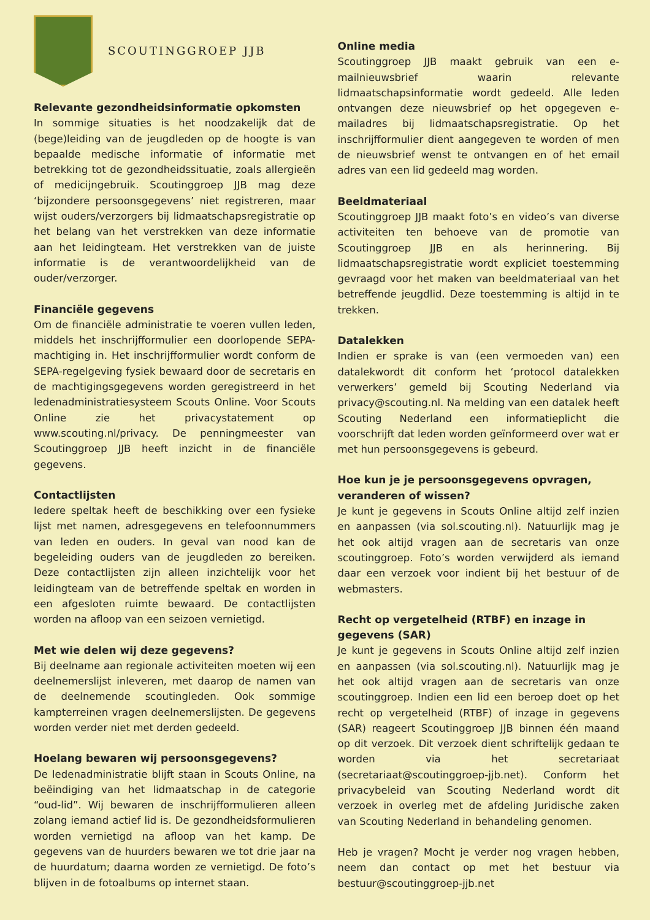SCOUTINGGROEP JJB
Relevante gezondheidsinformatie opkomsten
In sommige situaties is het noodzakelijk dat de (bege)leiding van de jeugdleden op de hoogte is van bepaalde medische informatie of informatie met betrekking tot de gezondheidssituatie, zoals allergieën of medicijngebruik. Scoutinggroep JJB mag deze ‘bijzondere persoonsgegevens’ niet registreren, maar wijst ouders/verzorgers bij lidmaatschapsregistratie op het belang van het verstrekken van deze informatie aan het leidingteam. Het verstrekken van de juiste informatie is de verantwoordelijkheid van de ouder/verzorger.
Financiële gegevens
Om de financiële administratie te voeren vullen leden, middels het inschrijfformulier een doorlopende SEPA-machtiging in. Het inschrijfformulier wordt conform de SEPA-regelgeving fysiek bewaard door de secretaris en de machtigingsgegevens worden geregistreerd in het ledenadministratiesysteem Scouts Online. Voor Scouts Online zie het privacystatement op www.scouting.nl/privacy. De penningmeester van Scoutinggroep JJB heeft inzicht in de financiële gegevens.
Contactlijsten
Iedere speltak heeft de beschikking over een fysieke lijst met namen, adresgegevens en telefoonnummers van leden en ouders. In geval van nood kan de begeleiding ouders van de jeugdleden zo bereiken. Deze contactlijsten zijn alleen inzichtelijk voor het leidingteam van de betreffende speltak en worden in een afgesloten ruimte bewaard. De contactlijsten worden na afloop van een seizoen vernietigd.
Met wie delen wij deze gegevens?
Bij deelname aan regionale activiteiten moeten wij een deelnemerslijst inleveren, met daarop de namen van de deelnemende scoutingleden. Ook sommige kampterreinen vragen deelnemerslijsten. De gegevens worden verder niet met derden gedeeld.
Hoelang bewaren wij persoonsgegevens?
De ledenadministratie blijft staan in Scouts Online, na beëindiging van het lidmaatschap in de categorie “oud-lid”. Wij bewaren de inschrijfformulieren alleen zolang iemand actief lid is. De gezondheidsformulieren worden vernietigd na afloop van het kamp. De gegevens van de huurders bewaren we tot drie jaar na de huurdatum; daarna worden ze vernietigd. De foto’s blijven in de fotoalbums op internet staan.
Online media
Scoutinggroep JJB maakt gebruik van een e-mailnieuwsbrief waarin relevante lidmaatschapsinformatie wordt gedeeld. Alle leden ontvangen deze nieuwsbrief op het opgegeven e-mailadres bij lidmaatschapsregistratie. Op het inschrijfformulier dient aangegeven te worden of men de nieuwsbrief wenst te ontvangen en of het email adres van een lid gedeeld mag worden.
Beeldmateriaal
Scoutinggroep JJB maakt foto’s en video’s van diverse activiteiten ten behoeve van de promotie van Scoutinggroep JJB en als herinnering. Bij lidmaatschapsregistratie wordt expliciet toestemming gevraagd voor het maken van beeldmateriaal van het betreffende jeugdlid. Deze toestemming is altijd in te trekken.
Datalekken
Indien er sprake is van (een vermoeden van) een datalekwordt dit conform het ‘protocol datalekken verwerkers’ gemeld bij Scouting Nederland via privacy@scouting.nl. Na melding van een datalek heeft Scouting Nederland een informatieplicht die voorschrijft dat leden worden geïnformeerd over wat er met hun persoonsgegevens is gebeurd.
Hoe kun je je persoonsgegevens opvragen, veranderen of wissen?
Je kunt je gegevens in Scouts Online altijd zelf inzien en aanpassen (via sol.scouting.nl). Natuurlijk mag je het ook altijd vragen aan de secretaris van onze scoutinggroep. Foto’s worden verwijderd als iemand daar een verzoek voor indient bij het bestuur of de webmasters.
Recht op vergetelheid (RTBF) en inzage in gegevens (SAR)
Je kunt je gegevens in Scouts Online altijd zelf inzien en aanpassen (via sol.scouting.nl). Natuurlijk mag je het ook altijd vragen aan de secretaris van onze scoutinggroep. Indien een lid een beroep doet op het recht op vergetelheid (RTBF) of inzage in gegevens (SAR) reageert Scoutinggroep JJB binnen één maand op dit verzoek. Dit verzoek dient schriftelijk gedaan te worden via het secretariaat (secretariaat@scoutinggroep-jjb.net). Conform het privacybeleid van Scouting Nederland wordt dit verzoek in overleg met de afdeling Juridische zaken van Scouting Nederland in behandeling genomen.
Heb je vragen? Mocht je verder nog vragen hebben, neem dan contact op met het bestuur via bestuur@scoutinggroep-jjb.net